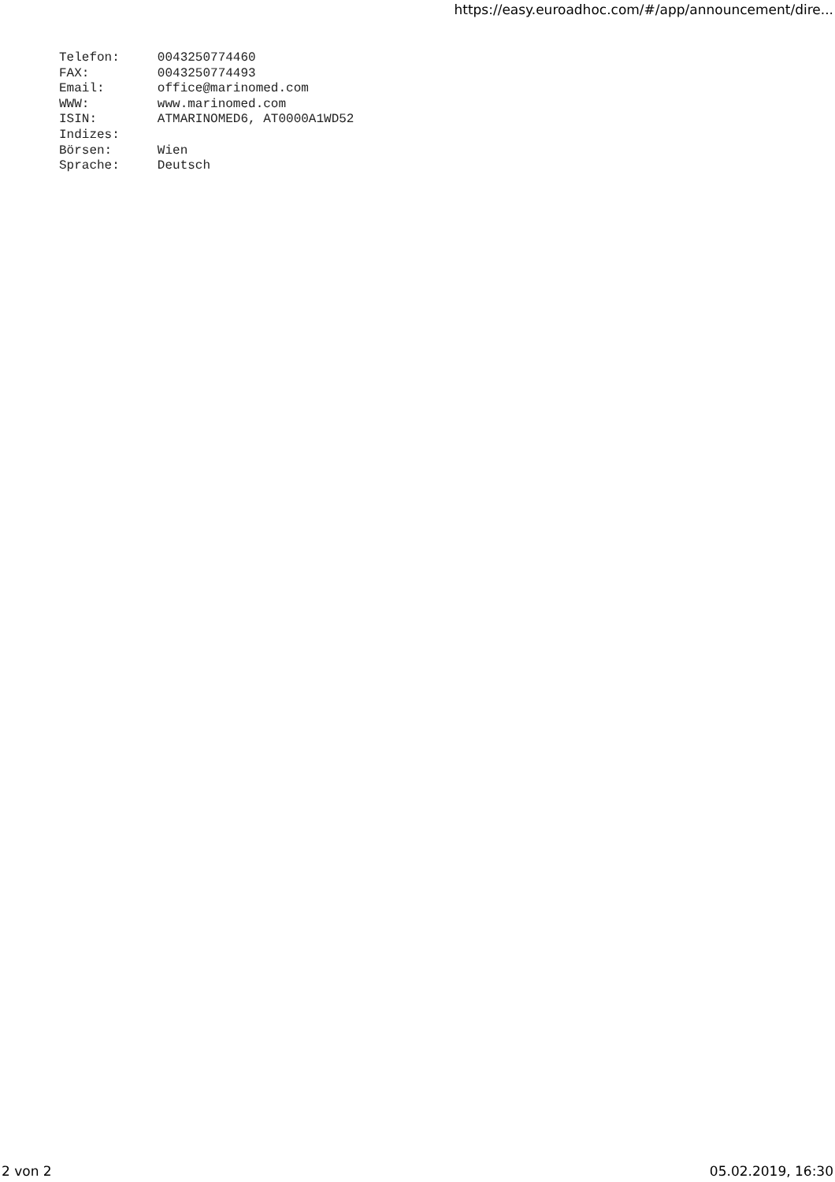https://easy.euroadhoc.com/#/app/announcement/dire...
Telefon:     0043250774460
FAX:         0043250774493
Email:       office@marinomed.com
WWW:         www.marinomed.com
ISIN:        ATMARINOMED6, AT0000A1WD52
Indizes:
Börsen:      Wien
Sprache:     Deutsch
2 von 2 05.02.2019, 16:30